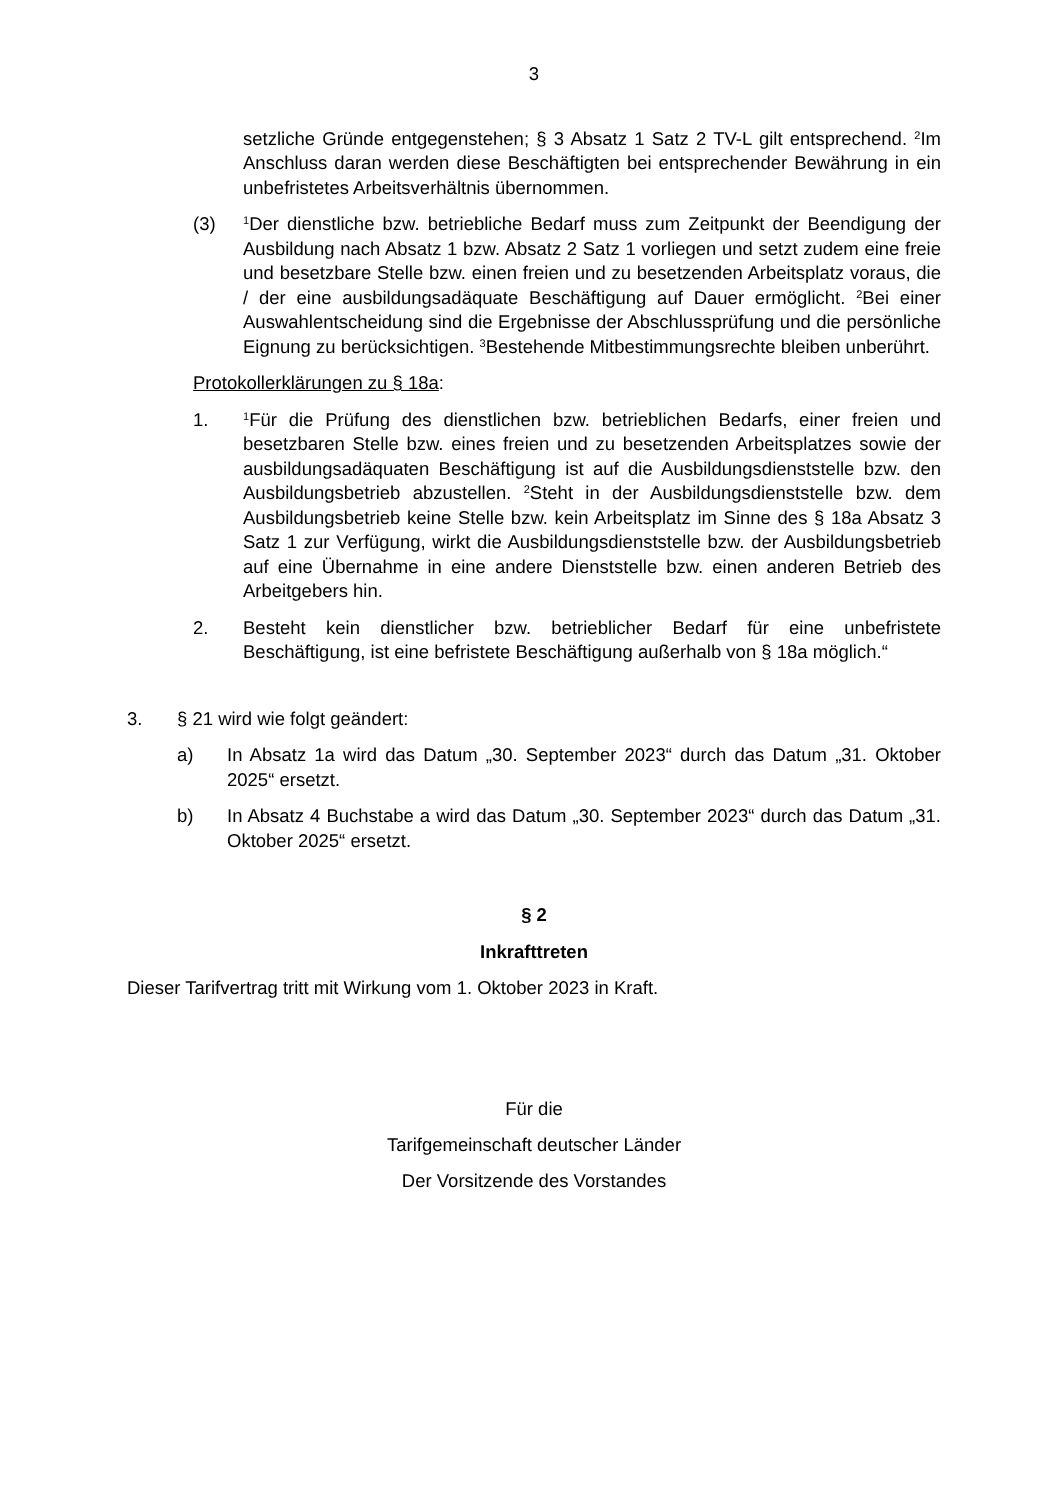3
setzliche Gründe entgegenstehen; § 3 Absatz 1 Satz 2 TV-L gilt entsprechend. <sup>2</sup>Im Anschluss daran werden diese Beschäftigten bei entsprechender Bewährung in ein unbefristetes Arbeitsverhältnis übernommen.
(3)
<sup>1</sup> Der dienstliche bzw. betriebliche Bedarf muss zum Zeitpunkt der Beendigung der Ausbildung nach Absatz 1 bzw. Absatz 2 Satz 1 vorliegen und setzt zudem eine freie und besetzbare Stelle bzw. einen freien und zu besetzenden Arbeitsplatz voraus, die / der eine ausbildungsadäquate Beschäftigung auf Dauer ermöglicht. <sup>2</sup>Bei einer Auswahlentscheidung sind die Ergebnisse der Abschlussprüfung und die persönliche Eignung zu berücksichtigen. <sup>3</sup>Bestehende Mitbestimmungsrechte bleiben unberührt.
Protokollerklärungen zu § 18a:
1.
<sup>1</sup> Für die Prüfung des dienstlichen bzw. betrieblichen Bedarfs, einer freien und besetzbaren Stelle bzw. eines freien und zu besetzenden Arbeitsplatzes sowie der ausbildungsadäquaten Beschäftigung ist auf die Ausbildungsdienststelle bzw. den Ausbildungsbetrieb abzustellen. <sup>2</sup>Steht in der Ausbildungsdienststelle bzw. dem Ausbildungsbetrieb keine Stelle bzw. kein Arbeitsplatz im Sinne des § 18a Absatz 3 Satz 1 zur Verfügung, wirkt die Ausbildungsdienststelle bzw. der Ausbildungsbetrieb auf eine Übernahme in eine andere Dienststelle bzw. einen anderen Betrieb des Arbeitgebers hin.
2. Besteht kein dienstlicher bzw. betrieblicher Bedarf für eine unbefristete Beschäftigung, ist eine befristete Beschäftigung außerhalb von § 18a möglich.“
3. § 21 wird wie folgt geändert:
a) In Absatz 1a wird das Datum „30. September 2023“ durch das Datum „31. Oktober 2025“ ersetzt.
b) In Absatz 4 Buchstabe a wird das Datum „30. September 2023“ durch das Datum „31. Oktober 2025“ ersetzt.
§ 2
Inkrafttreten
Dieser Tarifvertrag tritt mit Wirkung vom 1. Oktober 2023 in Kraft.
Für die
Tarifgemeinschaft deutscher Länder
Der Vorsitzende des Vorstandes